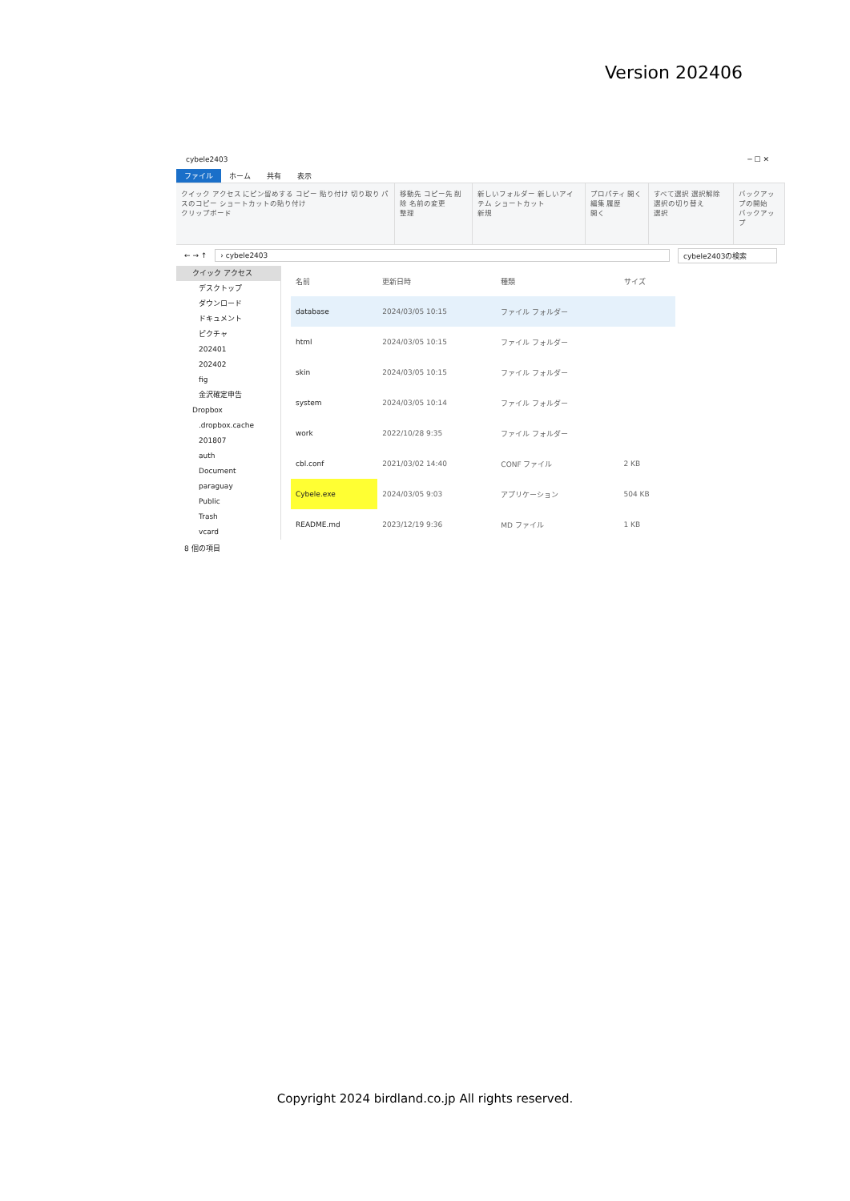Version 202406
cybele2403 ─ ☐ ✕
ファイル ホーム 共有 表示
クイック アクセス にピン留めする コピー 貼り付け 切り取り パスのコピー ショートカットの貼り付け
クリップボード
移動先 コピー先 削除 名前の変更
整理
新しいフォルダー 新しいアイテム ショートカット
新規
プロパティ 開く 編集 履歴
開く
すべて選択 選択解除 選択の切り替え
選択
バックアップの開始
バックアップ
← → ↑ › cybele2403 cybele2403の検索
クイック アクセス
デスクトップ
ダウンロード
ドキュメント
ピクチャ
202401
202402
fig
金沢確定申告
Dropbox
.dropbox.cache
201807
auth
Document
paraguay
Public
Trash
vcard
| 名前 | 更新日時 | 種類 | サイズ |
| --- | --- | --- | --- |
| database | 2024/03/05 10:15 | ファイル フォルダー | |
| html | 2024/03/05 10:15 | ファイル フォルダー | |
| skin | 2024/03/05 10:15 | ファイル フォルダー | |
| system | 2024/03/05 10:14 | ファイル フォルダー | |
| work | 2022/10/28 9:35 | ファイル フォルダー | |
| cbl.conf | 2021/03/02 14:40 | CONF ファイル | 2 KB |
| Cybele.exe | 2024/03/05 9:03 | アプリケーション | 504 KB |
| README.md | 2023/12/19 9:36 | MD ファイル | 1 KB |
8 個の項目
Copyright 2024 birdland.co.jp All rights reserved.